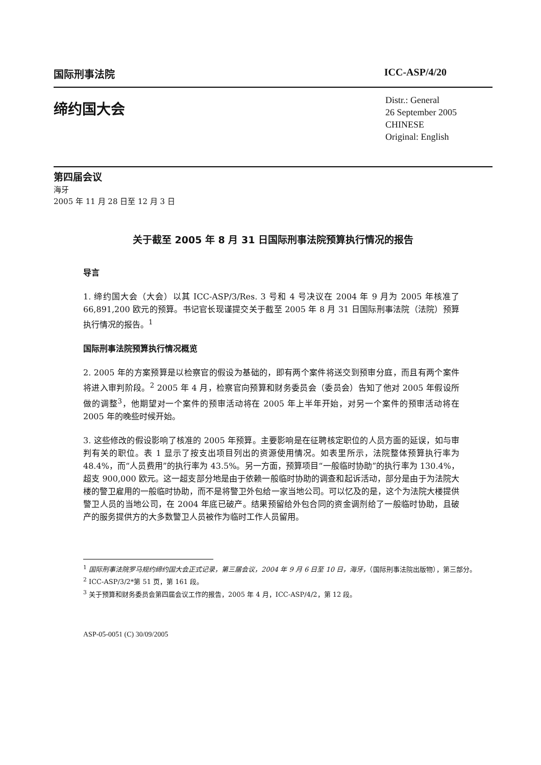国际刑事法院 ICC-ASP/4/20
缔约国大会
Distr.: General
26 September 2005
CHINESE
Original: English
第四届会议
海牙
2005 年 11 月 28 日至 12 月 3 日
关于截至 2005 年 8 月 31 日国际刑事法院预算执行情况的报告
导言
1. 缔约国大会（大会）以其 ICC-ASP/3/Res. 3 号和 4 号决议在 2004 年 9 月为 2005 年核准了 66,891,200 欧元的预算。书记官长现谨提交关于截至 2005 年 8 月 31 日国际刑事法院（法院）预算执行情况的报告。<sup>1</sup>
国际刑事法院预算执行情况概览
2. 2005 年的方案预算是以检察官的假设为基础的，即有两个案件将送交到预审分庭，而且有两个案件将进入审判阶段。<sup>2</sup> 2005 年 4 月，检察官向预算和财务委员会（委员会）告知了他对 2005 年假设所做的调整<sup>3</sup>，他期望对一个案件的预审活动将在 2005 年上半年开始，对另一个案件的预审活动将在 2005 年的晚些时候开始。
3. 这些修改的假设影响了核准的 2005 年预算。主要影响是在征聘核定职位的人员方面的延误，如与审判有关的职位。表 1 显示了按支出项目列出的资源使用情况。如表里所示，法院整体预算执行率为 48.4%，而“人员费用”的执行率为 43.5%。另一方面，预算项目“一般临时协助”的执行率为 130.4%，超支 900,000 欧元。这一超支部分地是由于依赖一般临时协助的调查和起诉活动，部分是由于为法院大楼的警卫雇用的一般临时协助，而不是将警卫外包给一家当地公司。可以忆及的是，这个为法院大楼提供警卫人员的当地公司，在 2004 年底已破产。结果预留给外包合同的资金调剂给了一般临时协助，且破产的服务提供方的大多数警卫人员被作为临时工作人员留用。
<sup>1</sup> 国际刑事法院罗马规约缔约国大会正式记录，第三届会议，2004 年 9 月 6 日至 10 日，海牙，（国际刑事法院出版物），第三部分。
<sup>2</sup> ICC-ASP/3/2*第 51 页，第 161 段。
<sup>3</sup> 关于预算和财务委员会第四届会议工作的报告，2005 年 4 月，ICC-ASP/4/2，第 12 段。
ASP-05-0051 (C) 30/09/2005